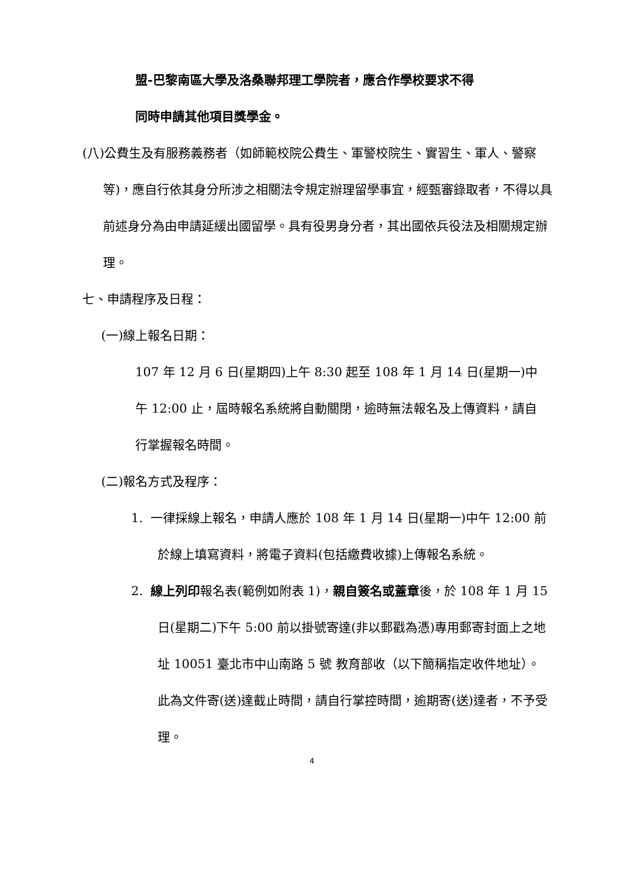盟-巴黎南區大學及洛桑聯邦理工學院者，應合作學校要求不得
同時申請其他項目獎學金。
(八)公費生及有服務義務者（如師範校院公費生、軍警校院生、實習生、軍人、警察等)，應自行依其身分所涉之相關法令規定辦理留學事宜，經甄審錄取者，不得以具前述身分為由申請延緩出國留學。具有役男身分者，其出國依兵役法及相關規定辦理。
七、申請程序及日程：
(一)線上報名日期：
107 年 12 月 6 日(星期四)上午 8:30 起至 108 年 1 月 14 日(星期一)中午 12:00 止，屆時報名系統將自動關閉，逾時無法報名及上傳資料，請自行掌握報名時間。
(二)報名方式及程序：
1. 一律採線上報名，申請人應於 108 年 1 月 14 日(星期一)中午 12:00 前於線上填寫資料，將電子資料(包括繳費收據)上傳報名系統。
2. 線上列印報名表(範例如附表 1)，親自簽名或蓋章後，於 108 年 1 月 15 日(星期二)下午 5:00 前以掛號寄達(非以郵戳為憑)專用郵寄封面上之地址 10051 臺北市中山南路 5 號 教育部收（以下簡稱指定收件地址）。此為文件寄(送)達截止時間，請自行掌控時間，逾期寄(送)達者，不予受理。
4